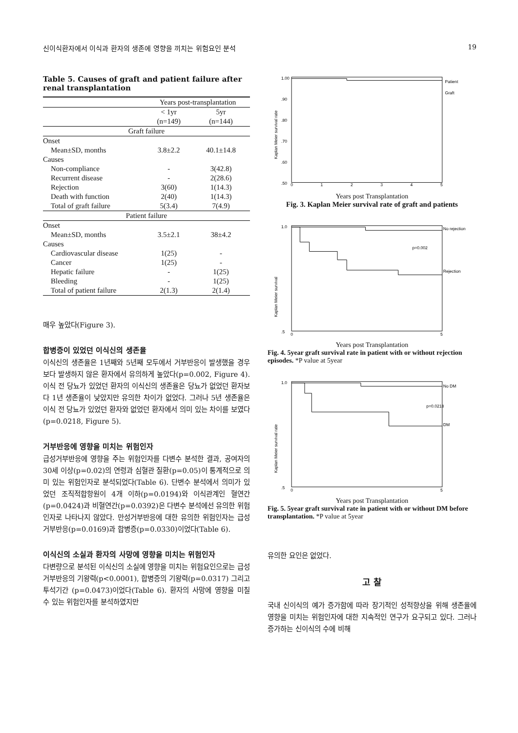신이식환자에서 이식과 환자의 생존에 영향을 끼치는 위험요인 분석 19
Table 5. Causes of graft and patient failure after renal transplantation
| | Years post-transplantation | |
| --- | --- | --- |
| | < 1yr (n=149) | 5yr (n=144) |
| Graft failure | | |
| Onset | | |
| Mean±SD, months | 3.8±2.2 | 40.1±14.8 |
| Causes | | |
| Non-compliance | - | 3(42.8) |
| Recurrent disease | - | 2(28.6) |
| Rejection | 3(60) | 1(14.3) |
| Death with function | 2(40) | 1(14.3) |
| Total of graft failure | 5(3.4) | 7(4.9) |
| Patient failure | | |
| Onset | | |
| Mean±SD, months | 3.5±2.1 | 38±4.2 |
| Causes | | |
| Cardiovascular disease | 1(25) | - |
| Cancer | 1(25) | - |
| Hepatic failure | - | 1(25) |
| Bleeding | - | 1(25) |
| Total of patient failure | 2(1.3) | 2(1.4) |
매우 높았다(Figure 3).
합병증이 있었던 이식신의 생존율
이식신의 생존율은 1년째와 5년째 모두에서 거부반응이 발생했을 경우보다 발생하지 않은 환자에서 유의하게 높았다(p=0.002, Figure 4). 이식 전 당뇨가 있었던 환자의 이식신의 생존율은 당뇨가 없었던 환자보다 1년 생존율이 낮았지만 유의한 차이가 없었다. 그러나 5년 생존율은 이식 전 당뇨가 있었던 환자와 없었던 환자에서 의미 있는 차이를 보였다(p=0.0218, Figure 5).
거부반응에 영향을 미치는 위험인자
급성거부반응에 영향을 주는 위험인자를 다변수 분석한 결과, 공여자의 30세 이상(p=0.02)의 연령과 심혈관 질환(p=0.05)이 통계적으로 의미 있는 위험인자로 분석되었다(Table 6). 단변수 분석에서 의미가 있었던 조직적합항원이 4개 이하(p=0.0194)와 이식관계인 혈연간(p=0.0424)과 비혈연간(p=0.0392)은 다변수 분석에선 유의한 위험인자로 나타나지 않았다. 만성거부반응에 대한 유의한 위험인자는 급성 거부반응(p=0.0169)과 합병증(p=0.0330)이었다(Table 6).
이식신의 소실과 환자의 사망에 영향을 미치는 위험인자
다변량으로 분석된 이식신의 소실에 영향을 미치는 위험요인으로는 급성거부반응의 기왕력(p<0.0001), 합병증의 기왕력(p=0.0317) 그리고 투석기간 (p=0.0473)이었다(Table 6). 환자의 사망에 영향을 미칠 수 있는 위험인자를 분석하였지만
1.00
.90
.80
.70
.60
.50
Kaplan Meier survival rate
Patient
Graft
0
1
2
3
4
5
Years post Transplantation
Fig. 3. Kaplan Meier survival rate of graft and patients
Kaplan Meier survival
No rejection
p=0.002
Rejection
1.0
.5
0
5
Years post Transplantation
Fig. 4. 5year graft survival rate in patient with or without rejection episodes. *P value at 5year
Kaplan Meier survival rate
No DM
p=0.0218
DM
1.0
.5
0
5
Years post Transplantation
Fig. 5. 5year graft survival rate in patient with or without DM before transplantation. *P value at 5year
유의한 요인은 없었다.
고 찰
국내 신이식의 예가 증가함에 따라 장기적인 성적향상을 위해 생존율에 영향을 미치는 위험인자에 대한 지속적인 연구가 요구되고 있다. 그러나 증가하는 신이식의 수에 비해